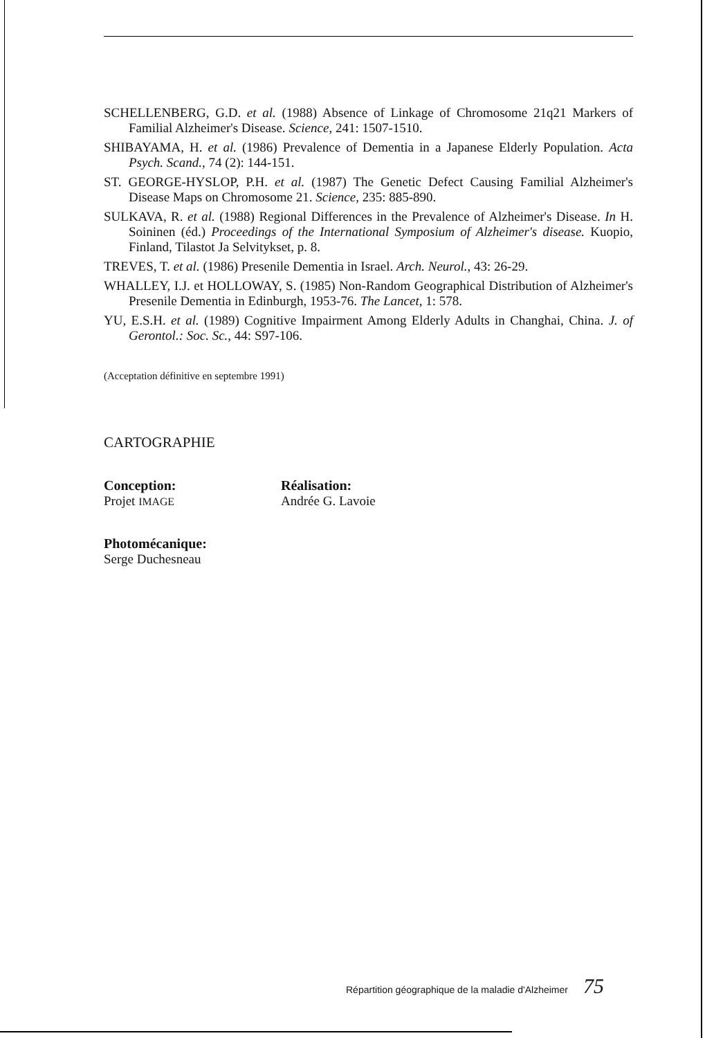SCHELLENBERG, G.D. et al. (1988) Absence of Linkage of Chromosome 21q21 Markers of Familial Alzheimer's Disease. Science, 241: 1507-1510.
SHIBAYAMA, H. et al. (1986) Prevalence of Dementia in a Japanese Elderly Population. Acta Psych. Scand., 74 (2): 144-151.
ST. GEORGE-HYSLOP, P.H. et al. (1987) The Genetic Defect Causing Familial Alzheimer's Disease Maps on Chromosome 21. Science, 235: 885-890.
SULKAVA, R. et al. (1988) Regional Differences in the Prevalence of Alzheimer's Disease. In H. Soininen (éd.) Proceedings of the International Symposium of Alzheimer's disease. Kuopio, Finland, Tilastot Ja Selvitykset, p. 8.
TREVES, T. et al. (1986) Presenile Dementia in Israel. Arch. Neurol., 43: 26-29.
WHALLEY, I.J. et HOLLOWAY, S. (1985) Non-Random Geographical Distribution of Alzheimer's Presenile Dementia in Edinburgh, 1953-76. The Lancet, 1: 578.
YU, E.S.H. et al. (1989) Cognitive Impairment Among Elderly Adults in Changhai, China. J. of Gerontol.: Soc. Sc., 44: S97-106.
(Acceptation définitive en septembre 1991)
CARTOGRAPHIE
Conception:
Projet IMAGE
Réalisation:
Andrée G. Lavoie
Photomécanique:
Serge Duchesneau
Répartition géographique de la maladie d'Alzheimer 75